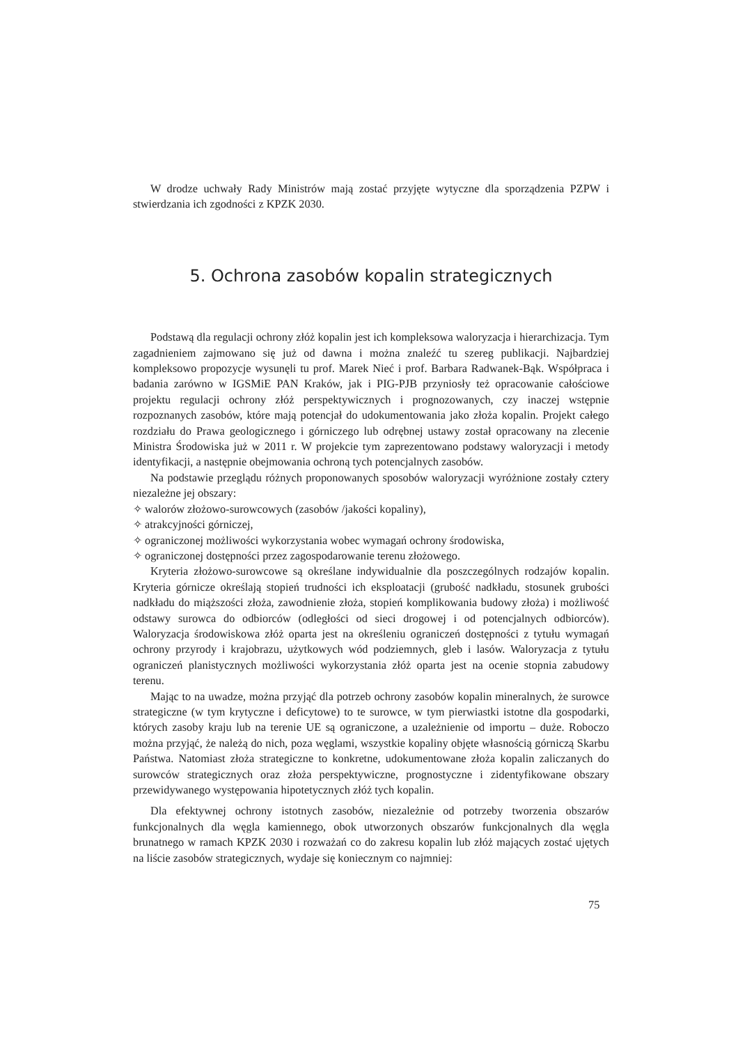W drodze uchwały Rady Ministrów mają zostać przyjęte wytyczne dla sporządzenia PZPW i stwierdzania ich zgodności z KPZK 2030.
5. Ochrona zasobów kopalin strategicznych
Podstawą dla regulacji ochrony złóż kopalin jest ich kompleksowa waloryzacja i hierarchizacja. Tym zagadnieniem zajmowano się już od dawna i można znaleźć tu szereg publikacji. Najbardziej kompleksowo propozycje wysunęli tu prof. Marek Nieć i prof. Barbara Radwanek-Bąk. Współpraca i badania zarówno w IGSMiE PAN Kraków, jak i PIG-PJB przyniosły też opracowanie całościowe projektu regulacji ochrony złóż perspektywicznych i prognozowanych, czy inaczej wstępnie rozpoznanych zasobów, które mają potencjał do udokumentowania jako złoża kopalin. Projekt całego rozdziału do Prawa geologicznego i górniczego lub odrębnej ustawy został opracowany na zlecenie Ministra Środowiska już w 2011 r. W projekcie tym zaprezentowano podstawy waloryzacji i metody identyfikacji, a następnie obejmowania ochroną tych potencjalnych zasobów.
Na podstawie przeglądu różnych proponowanych sposobów waloryzacji wyróżnione zostały cztery niezależne jej obszary:
✧ walorów złożowo-surowcowych (zasobów /jakości kopaliny),
✧ atrakcyjności górniczej,
✧ ograniczonej możliwości wykorzystania wobec wymagań ochrony środowiska,
✧ ograniczonej dostępności przez zagospodarowanie terenu złożowego.
Kryteria złożowo-surowcowe są określane indywidualnie dla poszczególnych rodzajów kopalin. Kryteria górnicze określają stopień trudności ich eksploatacji (grubość nadkładu, stosunek grubości nadkładu do miąższości złoża, zawodnienie złoża, stopień komplikowania budowy złoża) i możliwość odstawy surowca do odbiorców (odległości od sieci drogowej i od potencjalnych odbiorców). Waloryzacja środowiskowa złóż oparta jest na określeniu ograniczeń dostępności z tytułu wymagań ochrony przyrody i krajobrazu, użytkowych wód podziemnych, gleb i lasów. Waloryzacja z tytułu ograniczeń planistycznych możliwości wykorzystania złóż oparta jest na ocenie stopnia zabudowy terenu.
Mając to na uwadze, można przyjąć dla potrzeb ochrony zasobów kopalin mineralnych, że surowce strategiczne (w tym krytyczne i deficytowe) to te surowce, w tym pierwiastki istotne dla gospodarki, których zasoby kraju lub na terenie UE są ograniczone, a uzależnienie od importu – duże. Roboczo można przyjąć, że należą do nich, poza węglami, wszystkie kopaliny objęte własnością górniczą Skarbu Państwa. Natomiast złoża strategiczne to konkretne, udokumentowane złoża kopalin zaliczanych do surowców strategicznych oraz złoża perspektywiczne, prognostyczne i zidentyfikowane obszary przewidywanego występowania hipotetycznych złóż tych kopalin.
Dla efektywnej ochrony istotnych zasobów, niezależnie od potrzeby tworzenia obszarów funkcjonalnych dla węgla kamiennego, obok utworzonych obszarów funkcjonalnych dla węgla brunatnego w ramach KPZK 2030 i rozważań co do zakresu kopalin lub złóż mających zostać ujętych na liście zasobów strategicznych, wydaje się koniecznym co najmniej:
75